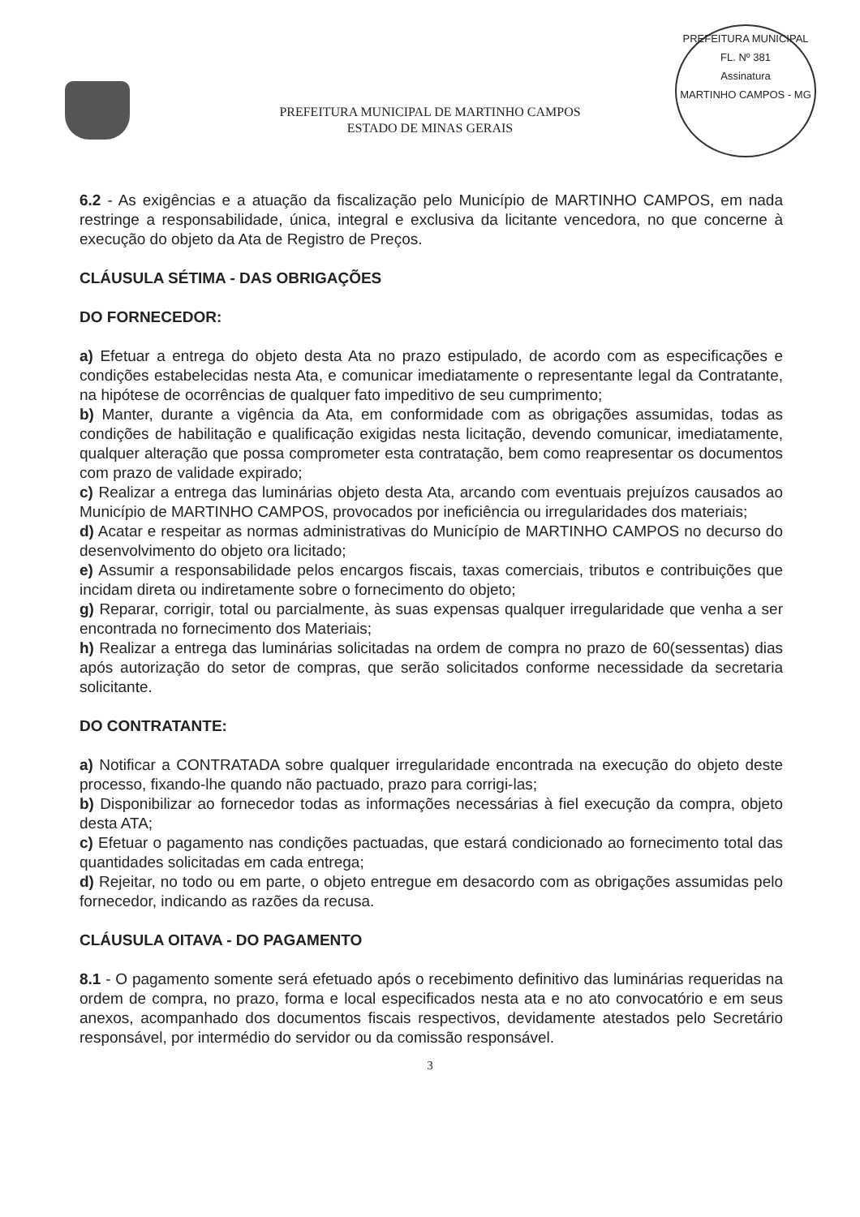PREFEITURA MUNICIPAL DE MARTINHO CAMPOS
ESTADO DE MINAS GERAIS
PREFEITURA MUNICIPAL
FL. Nº 381
Assinatura
MARTINHO CAMPOS - MG
6.2 - As exigências e a atuação da fiscalização pelo Município de MARTINHO CAMPOS, em nada restringe a responsabilidade, única, integral e exclusiva da licitante vencedora, no que concerne à execução do objeto da Ata de Registro de Preços.
CLÁUSULA SÉTIMA - DAS OBRIGAÇÕES
DO FORNECEDOR:
a) Efetuar a entrega do objeto desta Ata no prazo estipulado, de acordo com as especificações e condições estabelecidas nesta Ata, e comunicar imediatamente o representante legal da Contratante, na hipótese de ocorrências de qualquer fato impeditivo de seu cumprimento;
b) Manter, durante a vigência da Ata, em conformidade com as obrigações assumidas, todas as condições de habilitação e qualificação exigidas nesta licitação, devendo comunicar, imediatamente, qualquer alteração que possa comprometer esta contratação, bem como reapresentar os documentos com prazo de validade expirado;
c) Realizar a entrega das luminárias objeto desta Ata, arcando com eventuais prejuízos causados ao Município de MARTINHO CAMPOS, provocados por ineficiência ou irregularidades dos materiais;
d) Acatar e respeitar as normas administrativas do Município de MARTINHO CAMPOS no decurso do desenvolvimento do objeto ora licitado;
e) Assumir a responsabilidade pelos encargos fiscais, taxas comerciais, tributos e contribuições que incidam direta ou indiretamente sobre o fornecimento do objeto;
g) Reparar, corrigir, total ou parcialmente, às suas expensas qualquer irregularidade que venha a ser encontrada no fornecimento dos Materiais;
h) Realizar a entrega das luminárias solicitadas na ordem de compra no prazo de 60(sessentas) dias após autorização do setor de compras, que serão solicitados conforme necessidade da secretaria solicitante.
DO CONTRATANTE:
a) Notificar a CONTRATADA sobre qualquer irregularidade encontrada na execução do objeto deste processo, fixando-lhe quando não pactuado, prazo para corrigi-las;
b) Disponibilizar ao fornecedor todas as informações necessárias à fiel execução da compra, objeto desta ATA;
c) Efetuar o pagamento nas condições pactuadas, que estará condicionado ao fornecimento total das quantidades solicitadas em cada entrega;
d) Rejeitar, no todo ou em parte, o objeto entregue em desacordo com as obrigações assumidas pelo fornecedor, indicando as razões da recusa.
CLÁUSULA OITAVA - DO PAGAMENTO
8.1 - O pagamento somente será efetuado após o recebimento definitivo das luminárias requeridas na ordem de compra, no prazo, forma e local especificados nesta ata e no ato convocatório e em seus anexos, acompanhado dos documentos fiscais respectivos, devidamente atestados pelo Secretário responsável, por intermédio do servidor ou da comissão responsável.
3